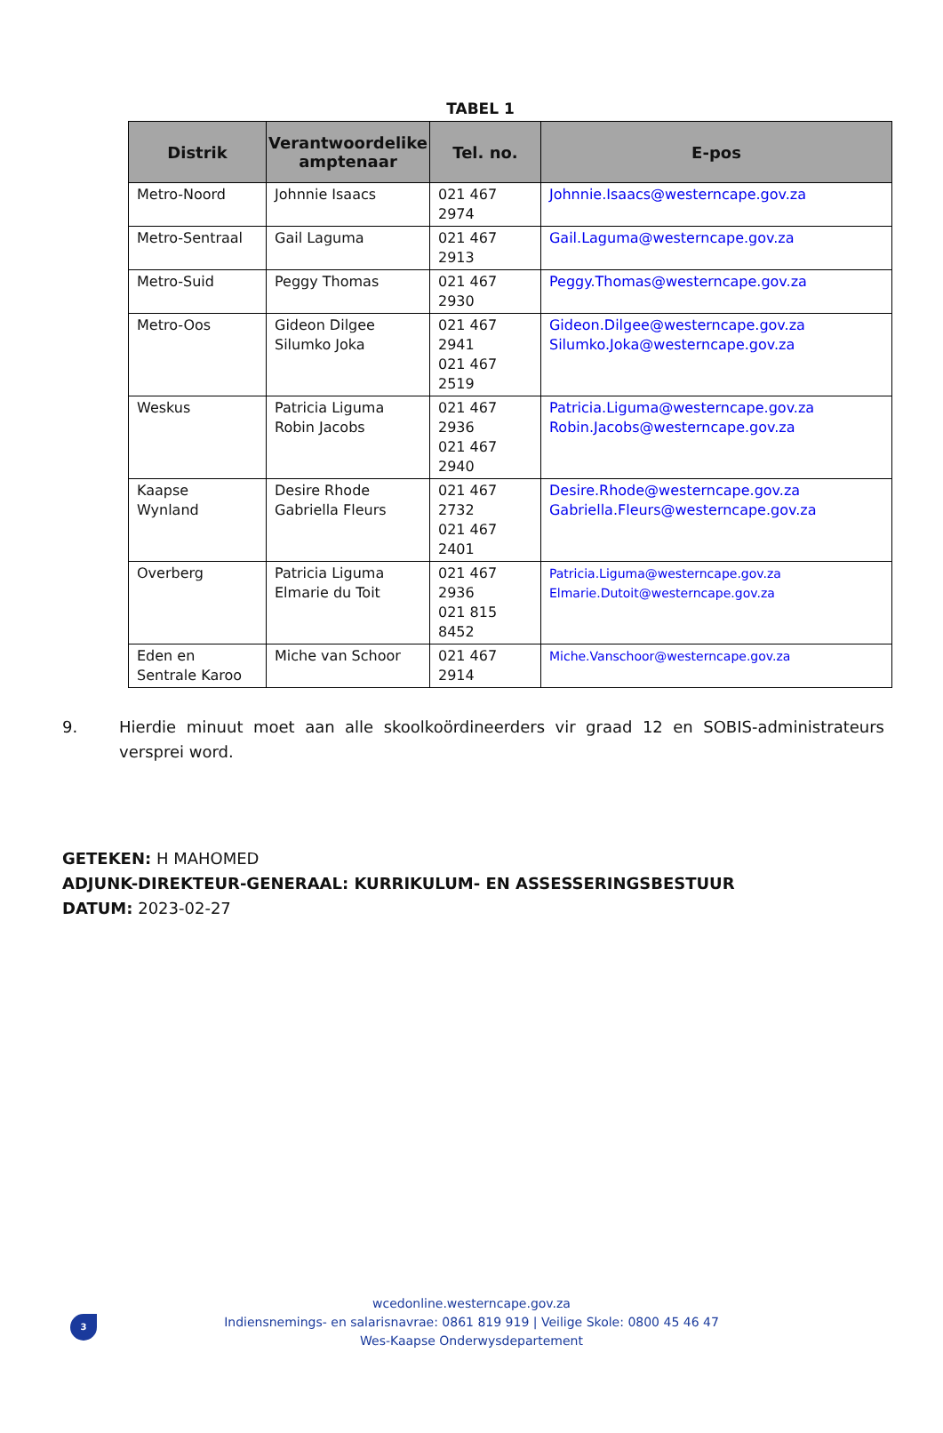TABEL 1
| Distrik | Verantwoordelike amptenaar | Tel. no. | E-pos |
| --- | --- | --- | --- |
| Metro-Noord | Johnnie Isaacs | 021 467 2974 | Johnnie.Isaacs@westerncape.gov.za |
| Metro-Sentraal | Gail Laguma | 021 467 2913 | Gail.Laguma@westerncape.gov.za |
| Metro-Suid | Peggy Thomas | 021 467 2930 | Peggy.Thomas@westerncape.gov.za |
| Metro-Oos | Gideon Dilgee Silumko Joka | 021 467 2941 021 467 2519 | Gideon.Dilgee@westerncape.gov.za Silumko.Joka@westerncape.gov.za |
| Weskus | Patricia Liguma Robin Jacobs | 021 467 2936 021 467 2940 | Patricia.Liguma@westerncape.gov.za Robin.Jacobs@westerncape.gov.za |
| Kaapse Wynland | Desire Rhode Gabriella Fleurs | 021 467 2732 021 467 2401 | Desire.Rhode@westerncape.gov.za Gabriella.Fleurs@westerncape.gov.za |
| Overberg | Patricia Liguma Elmarie du Toit | 021 467 2936 021 815 8452 | Patricia.Liguma@westerncape.gov.za Elmarie.Dutoit@westerncape.gov.za |
| Eden en Sentrale Karoo | Miche van Schoor | 021 467 2914 | Miche.Vanschoor@westerncape.gov.za |
9. Hierdie minuut moet aan alle skoolkoördineerders vir graad 12 en SOBIS-administrateurs versprei word.
GETEKEN: H MAHOMED
ADJUNK-DIREKTEUR-GENERAAL: KURRIKULUM- EN ASSESSERINGSBESTUUR
DATUM: 2023-02-27
3
wcedonline.westerncape.gov.za
Indiensnemings- en salarisnavrae: 0861 819 919 | Veilige Skole: 0800 45 46 47
Wes-Kaapse Onderwysdepartement